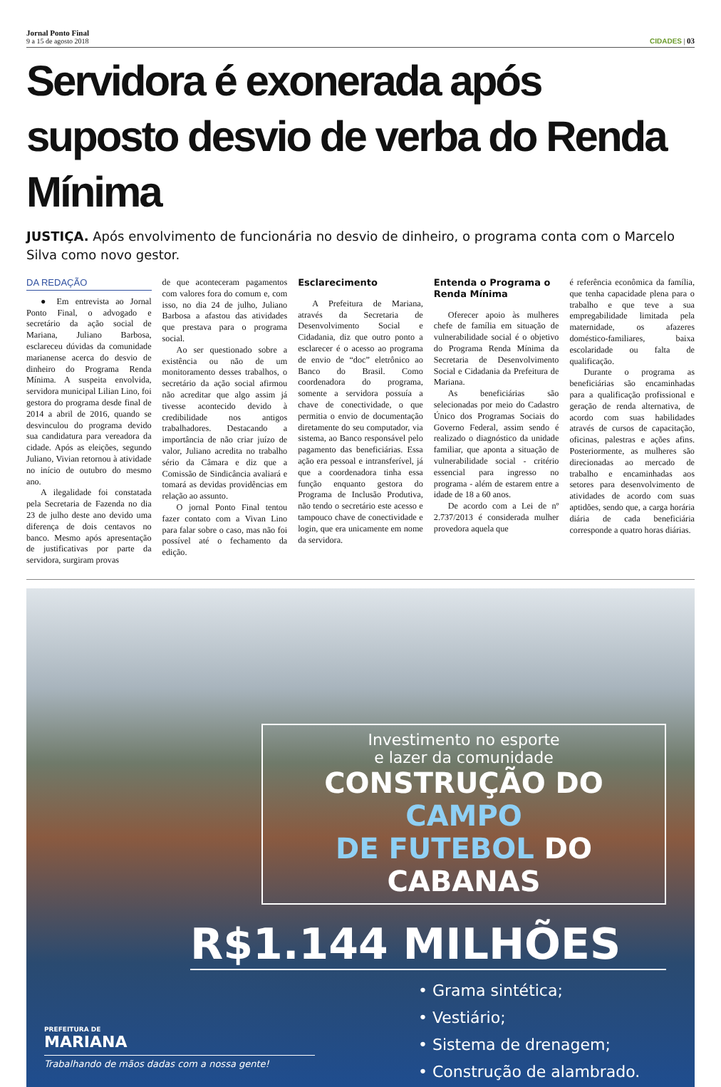Jornal Ponto Final
9 a 15 de agosto 2018
CIDADES | 03
Servidora é exonerada após suposto desvio de verba do Renda Mínima
JUSTIÇA. Após envolvimento de funcionária no desvio de dinheiro, o programa conta com o Marcelo Silva como novo gestor.
DA REDAÇÃO
● Em entrevista ao Jornal Ponto Final, o advogado e secretário da ação social de Mariana, Juliano Barbosa, esclareceu dúvidas da comunidade marianense acerca do desvio de dinheiro do Programa Renda Mínima. A suspeita envolvida, servidora municipal Lilian Lino, foi gestora do programa desde final de 2014 a abril de 2016, quando se desvinculou do programa devido sua candidatura para vereadora da cidade. Após as eleições, segundo Juliano, Vivian retornou à atividade no início de outubro do mesmo ano.
A ilegalidade foi constatada pela Secretaria de Fazenda no dia 23 de julho deste ano devido uma diferença de dois centavos no banco. Mesmo após apresentação de justificativas por parte da servidora, surgiram provas
de que aconteceram pagamentos com valores fora do comum e, com isso, no dia 24 de julho, Juliano Barbosa a afastou das atividades que prestava para o programa social.
Ao ser questionado sobre a existência ou não de um monitoramento desses trabalhos, o secretário da ação social afirmou não acreditar que algo assim já tivesse acontecido devido à credibilidade nos antigos trabalhadores. Destacando a importância de não criar juízo de valor, Juliano acredita no trabalho sério da Câmara e diz que a Comissão de Sindicância avaliará e tomará as devidas providências em relação ao assunto.
O jornal Ponto Final tentou fazer contato com a Vivan Lino para falar sobre o caso, mas não foi possível até o fechamento da edição.
Esclarecimento
A Prefeitura de Mariana, através da Secretaria de Desenvolvimento Social e Cidadania, diz que outro ponto a esclarecer é o acesso ao programa de envio de “doc” eletrônico ao Banco do Brasil. Como coordenadora do programa, somente a servidora possuía a chave de conectividade, o que permitia o envio de documentação diretamente do seu computador, via sistema, ao Banco responsável pelo pagamento das beneficiárias. Essa ação era pessoal e intransferível, já que a coordenadora tinha essa função enquanto gestora do Programa de Inclusão Produtiva, não tendo o secretário este acesso e tampouco chave de conectividade e login, que era unicamente em nome da servidora.
Entenda o Programa o Renda Mínima
Oferecer apoio às mulheres chefe de família em situação de vulnerabilidade social é o objetivo do Programa Renda Mínima da Secretaria de Desenvolvimento Social e Cidadania da Prefeitura de Mariana.
As beneficiárias são selecionadas por meio do Cadastro Único dos Programas Sociais do Governo Federal, assim sendo é realizado o diagnóstico da unidade familiar, que aponta a situação de vulnerabilidade social - critério essencial para ingresso no programa - além de estarem entre a idade de 18 a 60 anos.
De acordo com a Lei de nº 2.737/2013 é considerada mulher provedora aquela que
é referência econômica da família, que tenha capacidade plena para o trabalho e que teve a sua empregabilidade limitada pela maternidade, os afazeres doméstico-familiares, baixa escolaridade ou falta de qualificação.
Durante o programa as beneficiárias são encaminhadas para a qualificação profissional e geração de renda alternativa, de acordo com suas habilidades através de cursos de capacitação, oficinas, palestras e ações afins. Posteriormente, as mulheres são direcionadas ao mercado de trabalho e encaminhadas aos setores para desenvolvimento de atividades de acordo com suas aptidões, sendo que, a carga horária diária de cada beneficiária corresponde a quatro horas diárias.
Investimento no esporte
e lazer da comunidade
CONSTRUÇÃO DO CAMPO
DE FUTEBOL DO CABANAS
R$1.144 MILHÕES
• Grama sintética;
• Vestiário;
• Sistema de drenagem;
• Construção de alambrado.
PREFEITURA DE
MARIANA
Trabalhando de mãos dadas com a nossa gente!